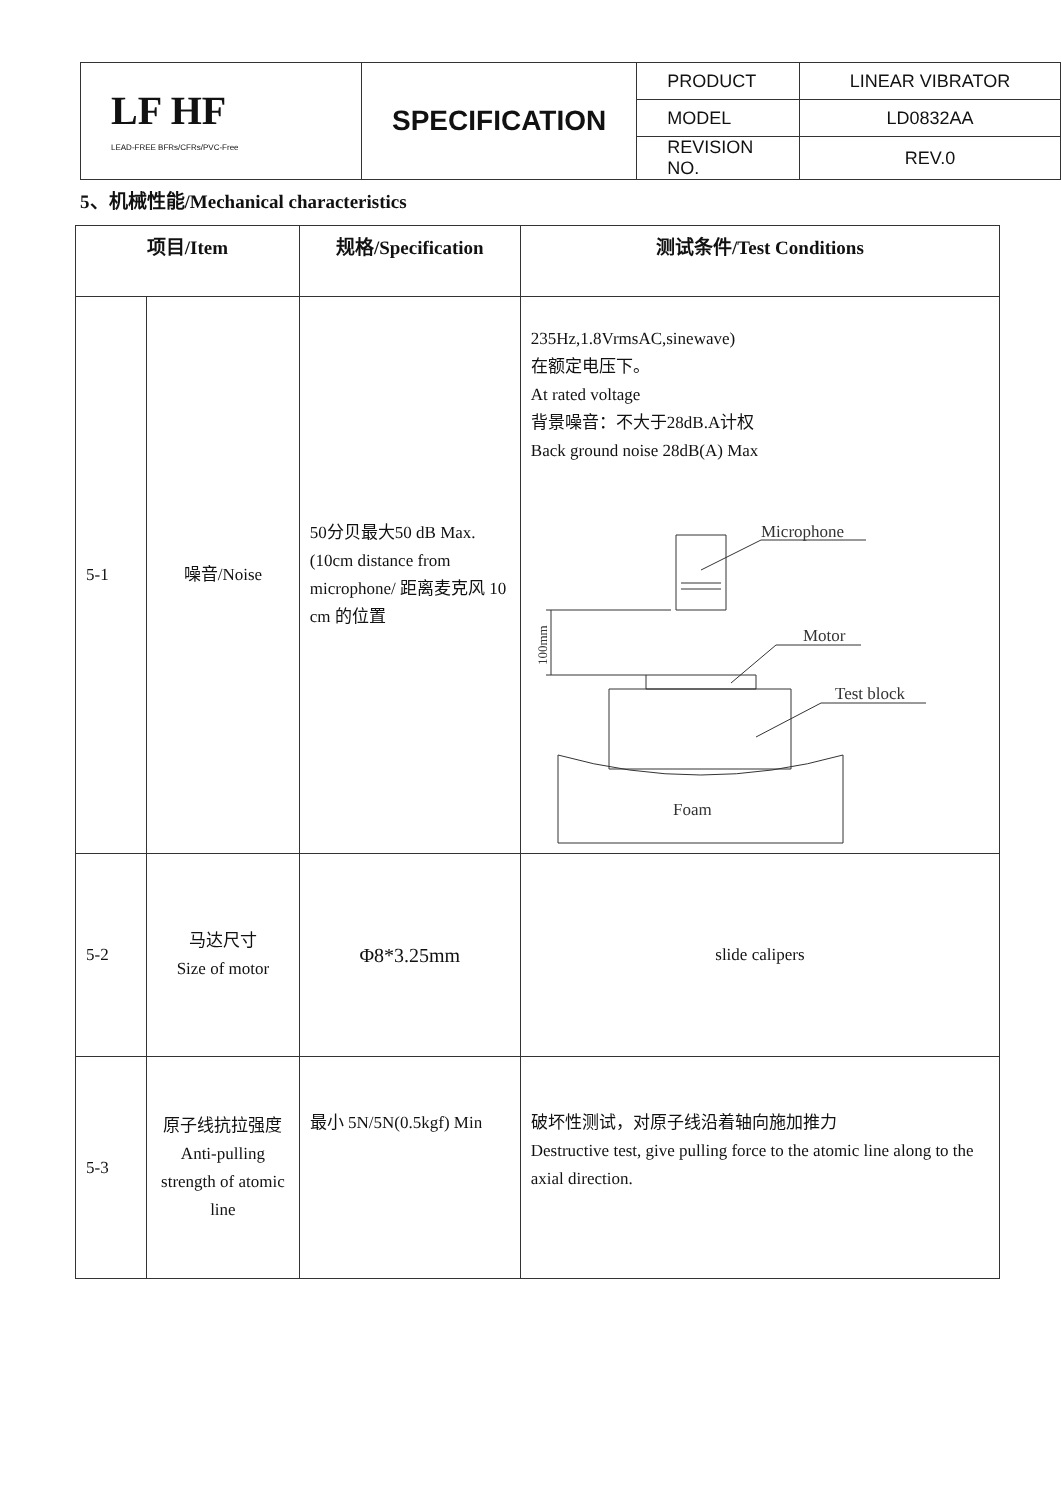| LF HF LEAD-FREE BFRs/CFRs/PVC-Free | SPECIFICATION | PRODUCT | LINEAR VIBRATOR |
| | | MODEL | LD0832AA |
| | | REVISION NO. | REV.0 |
5、机械性能/Mechanical characteristics
| 项目/Item | | 规格/Specification | 测试条件/Test Conditions |
| --- | --- | --- | --- |
| 5-1 | 噪音/Noise | 50分贝最大50 dB Max. (10cm distance from microphone/ 距离麦克风 10 cm 的位置 | 235Hz,1.8VrmsAC,sinewave) 在额定电压下。 At rated voltage 背景噪音：不大于28dB.A计权 Back ground noise 28dB(A) Max Microphone Motor Test block Foam 100mm |
| 5-2 | 马达尺寸 Size of motor | Φ8*3.25mm | slide calipers |
| 5-3 | 原子线抗拉强度 Anti-pulling strength of atomic line | 最小 5N/5N(0.5kgf) Min | 破坏性测试，对原子线沿着轴向施加推力 Destructive test, give pulling force to the atomic line along to the axial direction. |